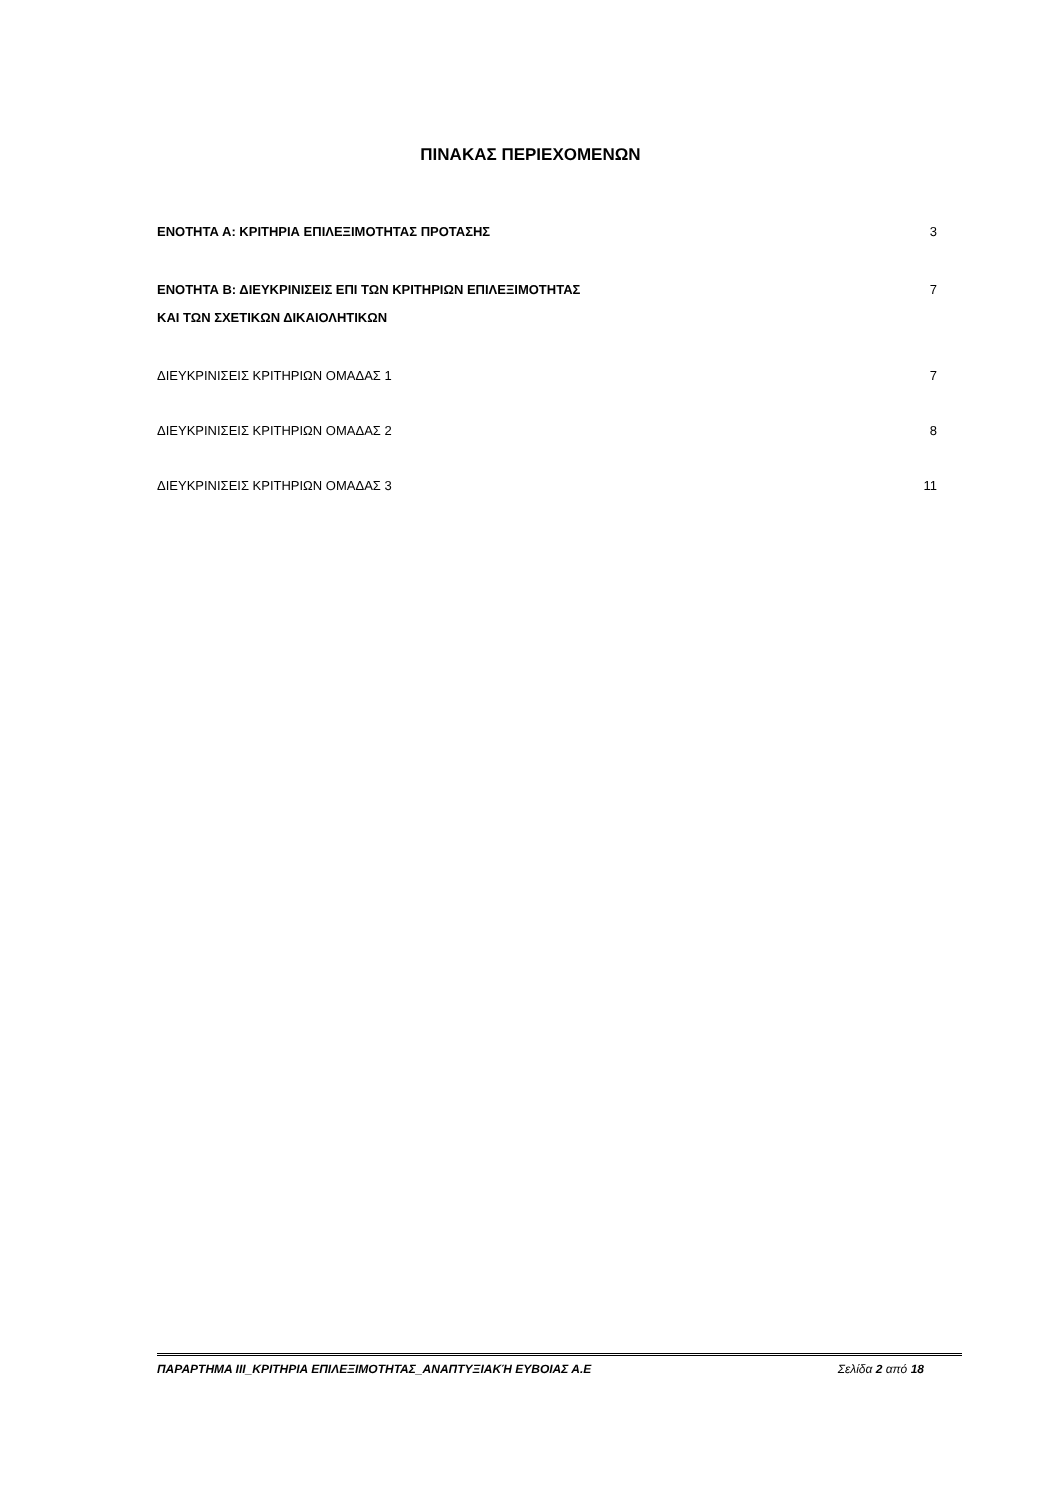ΠΙΝΑΚΑΣ ΠΕΡΙΕΧΟΜΕΝΩΝ
ΕΝΟΤΗΤΑ Α: ΚΡΙΤΗΡΙΑ ΕΠΙΛΕΞΙΜΟΤΗΤΑΣ ΠΡΟΤΑΣΗΣ 3
ΕΝΟΤΗΤΑ Β: ΔΙΕΥΚΡΙΝΙΣΕΙΣ ΕΠΙ ΤΩΝ ΚΡΙΤΗΡΙΩΝ ΕΠΙΛΕΞΙΜΟΤΗΤΑΣ
ΚΑΙ ΤΩΝ ΣΧΕΤΙΚΩΝ ΔΙΚΑΙΟΛΗΤΙΚΩΝ 7
ΔΙΕΥΚΡΙΝΙΣΕΙΣ ΚΡΙΤΗΡΙΩΝ ΟΜΑΔΑΣ 1 7
ΔΙΕΥΚΡΙΝΙΣΕΙΣ ΚΡΙΤΗΡΙΩΝ ΟΜΑΔΑΣ 2 8
ΔΙΕΥΚΡΙΝΙΣΕΙΣ ΚΡΙΤΗΡΙΩΝ ΟΜΑΔΑΣ 3 11
ΠΑΡΑΡΤΗΜΑ ΙΙΙ_ΚΡΙΤΗΡΙΑ ΕΠΙΛΕΞΙΜΟΤΗΤΑΣ_ΑΝΑΠΤΥΞΙΑΚΉ ΕΥΒΟΙΑΣ Α.Ε Σελίδα 2 από 18